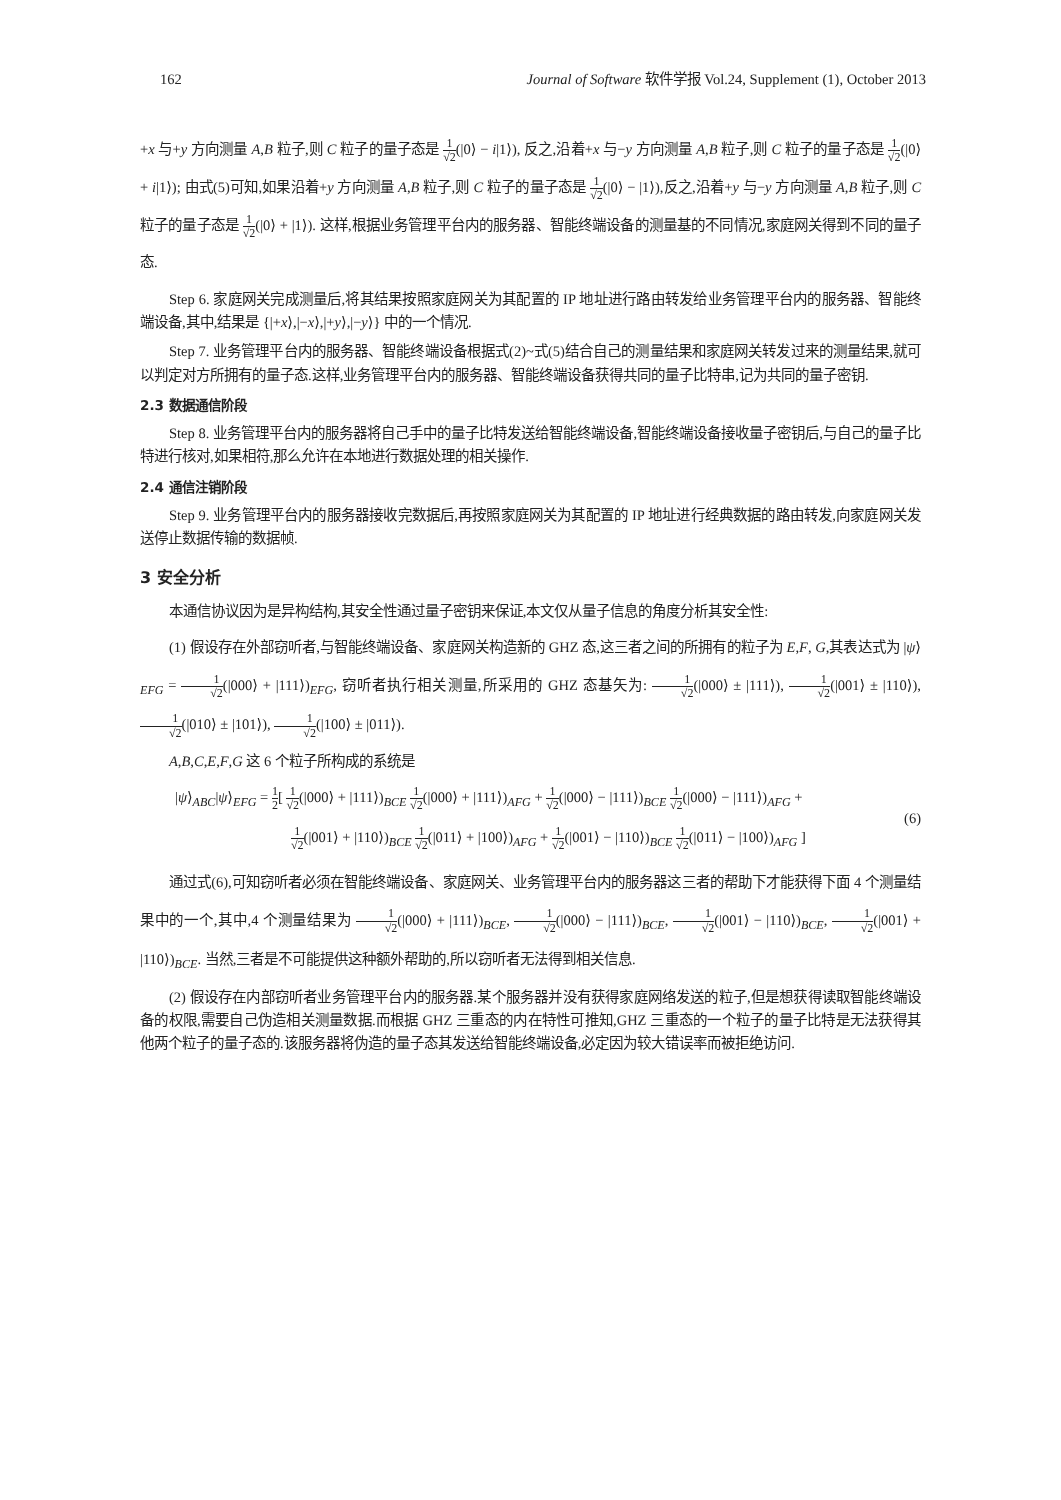162 Journal of Software 软件学报 Vol.24, Supplement (1), October 2013
+x 与+y 方向测量 A,B 粒子,则 C 粒子的量子态是 1 √2(|0⟩ − i|1⟩), 反之,沿着+x 与−y 方向测量 A,B 粒子,则 C 粒子的量子态是 1 √2(|0⟩ + i|1⟩); 由式(5)可知,如果沿着+y 方向测量 A,B 粒子,则 C 粒子的量子态是 1 √2(|0⟩ − |1⟩),反之,沿着+y 与−y 方向测量 A,B 粒子,则 C 粒子的量子态是 1 √2(|0⟩ + |1⟩). 这样,根据业务管理平台内的服务器、智能终端设备的测量基的不同情况,家庭网关得到不同的量子态.
Step 6. 家庭网关完成测量后,将其结果按照家庭网关为其配置的 IP 地址进行路由转发给业务管理平台内的服务器、智能终端设备,其中,结果是 {|+x⟩,|−x⟩,|+y⟩,|−y⟩} 中的一个情况.
Step 7. 业务管理平台内的服务器、智能终端设备根据式(2)~式(5)结合自己的测量结果和家庭网关转发过来的测量结果,就可以判定对方所拥有的量子态.这样,业务管理平台内的服务器、智能终端设备获得共同的量子比特串,记为共同的量子密钥.
2.3 数据通信阶段
Step 8. 业务管理平台内的服务器将自己手中的量子比特发送给智能终端设备,智能终端设备接收量子密钥后,与自己的量子比特进行核对,如果相符,那么允许在本地进行数据处理的相关操作.
2.4 通信注销阶段
Step 9. 业务管理平台内的服务器接收完数据后,再按照家庭网关为其配置的 IP 地址进行经典数据的路由转发,向家庭网关发送停止数据传输的数据帧.
3 安全分析
本通信协议因为是异构结构,其安全性通过量子密钥来保证,本文仅从量子信息的角度分析其安全性:
(1) 假设存在外部窃听者,与智能终端设备、家庭网关构造新的 GHZ 态,这三者之间的所拥有的粒子为 E,F, G,其表达式为 |ψ⟩<sub>EFG</sub> = 1 √2(|000⟩ + |111⟩)<sub>EFG</sub>, 窃听者执行相关测量,所采用的 GHZ 态基矢为: 1 √2(|000⟩ ± |111⟩), 1 √2(|001⟩ ± |110⟩), 1 √2(|010⟩ ± |101⟩), 1 √2(|100⟩ ± |011⟩).
A,B,C,E,F,G 这 6 个粒子所构成的系统是
|ψ⟩<sub>ABC</sub>|ψ⟩<sub>EFG</sub> = 1 2[ 1 √2(|000⟩ + |111⟩)<sub>BCE</sub> 1 √2(|000⟩ + |111⟩)<sub>AFG</sub> + 1 √2(|000⟩ − |111⟩)<sub>BCE</sub> 1 √2(|000⟩ − |111⟩)<sub>AFG</sub> +
        1 √2(|001⟩ + |110⟩)<sub>BCE</sub> 1 √2(|011⟩ + |100⟩)<sub>AFG</sub> + 1 √2(|001⟩ − |110⟩)<sub>BCE</sub> 1 √2(|011⟩ − |100⟩)<sub>AFG</sub> ]
(6)
通过式(6),可知窃听者必须在智能终端设备、家庭网关、业务管理平台内的服务器这三者的帮助下才能获得下面 4 个测量结果中的一个,其中,4 个测量结果为 1 √2(|000⟩ + |111⟩)<sub>BCE</sub>, 1 √2(|000⟩ − |111⟩)<sub>BCE</sub>, 1 √2(|001⟩ − |110⟩)<sub>BCE</sub>, 1 √2(|001⟩ + |110⟩)<sub>BCE</sub>. 当然,三者是不可能提供这种额外帮助的,所以窃听者无法得到相关信息.
(2) 假设存在内部窃听者业务管理平台内的服务器.某个服务器并没有获得家庭网络发送的粒子,但是想获得读取智能终端设备的权限,需要自己伪造相关测量数据.而根据 GHZ 三重态的内在特性可推知,GHZ 三重态的一个粒子的量子比特是无法获得其他两个粒子的量子态的.该服务器将伪造的量子态其发送给智能终端设备,必定因为较大错误率而被拒绝访问.